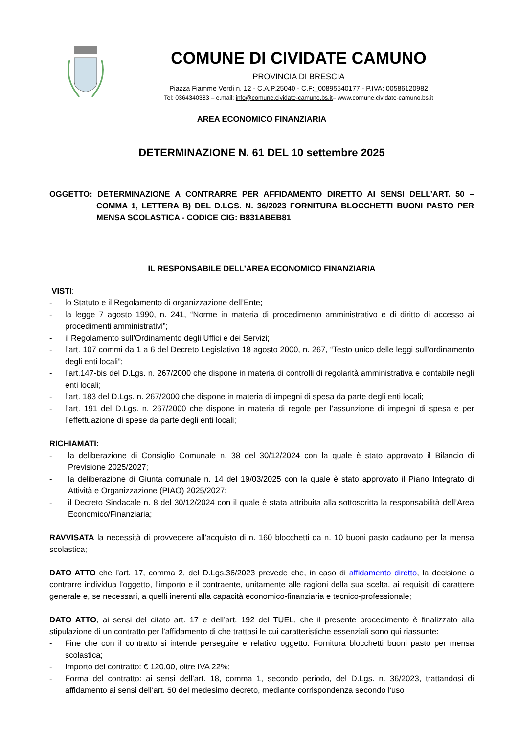COMUNE DI CIVIDATE CAMUNO
PROVINCIA DI BRESCIA
Piazza Fiamme Verdi n. 12 - C.A.P.25040 - C.F:_00895540177 - P.IVA: 00586120982
Tel: 0364340383 – e.mail: info@comune.cividate-camuno.bs.it– www.comune.cividate-camuno.bs.it
AREA ECONOMICO FINANZIARIA
DETERMINAZIONE N. 61 DEL 10 settembre 2025
OGGETTO: DETERMINAZIONE A CONTRARRE PER AFFIDAMENTO DIRETTO AI SENSI DELL’ART. 50 – COMMA 1, LETTERA B) DEL D.LGS. N. 36/2023 FORNITURA BLOCCHETTI BUONI PASTO PER MENSA SCOLASTICA - CODICE CIG: B831ABEB81
IL RESPONSABILE DELL’AREA ECONOMICO FINANZIARIA
VISTI:
- lo Statuto e il Regolamento di organizzazione dell’Ente;
- la legge 7 agosto 1990, n. 241, “Norme in materia di procedimento amministrativo e di diritto di accesso ai procedimenti amministrativi”;
- il Regolamento sull’Ordinamento degli Uffici e dei Servizi;
- l’art. 107 commi da 1 a 6 del Decreto Legislativo 18 agosto 2000, n. 267, “Testo unico delle leggi sull'ordinamento degli enti locali”;
- l’art.147-bis del D.Lgs. n. 267/2000 che dispone in materia di controlli di regolarità amministrativa e contabile negli enti locali;
- l’art. 183 del D.Lgs. n. 267/2000 che dispone in materia di impegni di spesa da parte degli enti locali;
- l’art. 191 del D.Lgs. n. 267/2000 che dispone in materia di regole per l’assunzione di impegni di spesa e per l’effettuazione di spese da parte degli enti locali;
RICHIAMATI:
- la deliberazione di Consiglio Comunale n. 38 del 30/12/2024 con la quale è stato approvato il Bilancio di Previsione 2025/2027;
- la deliberazione di Giunta comunale n. 14 del 19/03/2025 con la quale è stato approvato il Piano Integrato di Attività e Organizzazione (PIAO) 2025/2027;
- il Decreto Sindacale n. 8 del 30/12/2024 con il quale è stata attribuita alla sottoscritta la responsabilità dell’Area Economico/Finanziaria;
RAVVISATA la necessità di provvedere all’acquisto di n. 160 blocchetti da n. 10 buoni pasto cadauno per la mensa scolastica;
DATO ATTO che l’art. 17, comma 2, del D.Lgs.36/2023 prevede che, in caso di affidamento diretto, la decisione a contrarre individua l’oggetto, l’importo e il contraente, unitamente alle ragioni della sua scelta, ai requisiti di carattere generale e, se necessari, a quelli inerenti alla capacità economico-finanziaria e tecnico-professionale;
DATO ATTO, ai sensi del citato art. 17 e dell’art. 192 del TUEL, che il presente procedimento è finalizzato alla stipulazione di un contratto per l’affidamento di che trattasi le cui caratteristiche essenziali sono qui riassunte:
- Fine che con il contratto si intende perseguire e relativo oggetto: Fornitura blocchetti buoni pasto per mensa scolastica;
- Importo del contratto: € 120,00, oltre IVA 22%;
- Forma del contratto: ai sensi dell’art. 18, comma 1, secondo periodo, del D.Lgs. n. 36/2023, trattandosi di affidamento ai sensi dell’art. 50 del medesimo decreto, mediante corrispondenza secondo l'uso